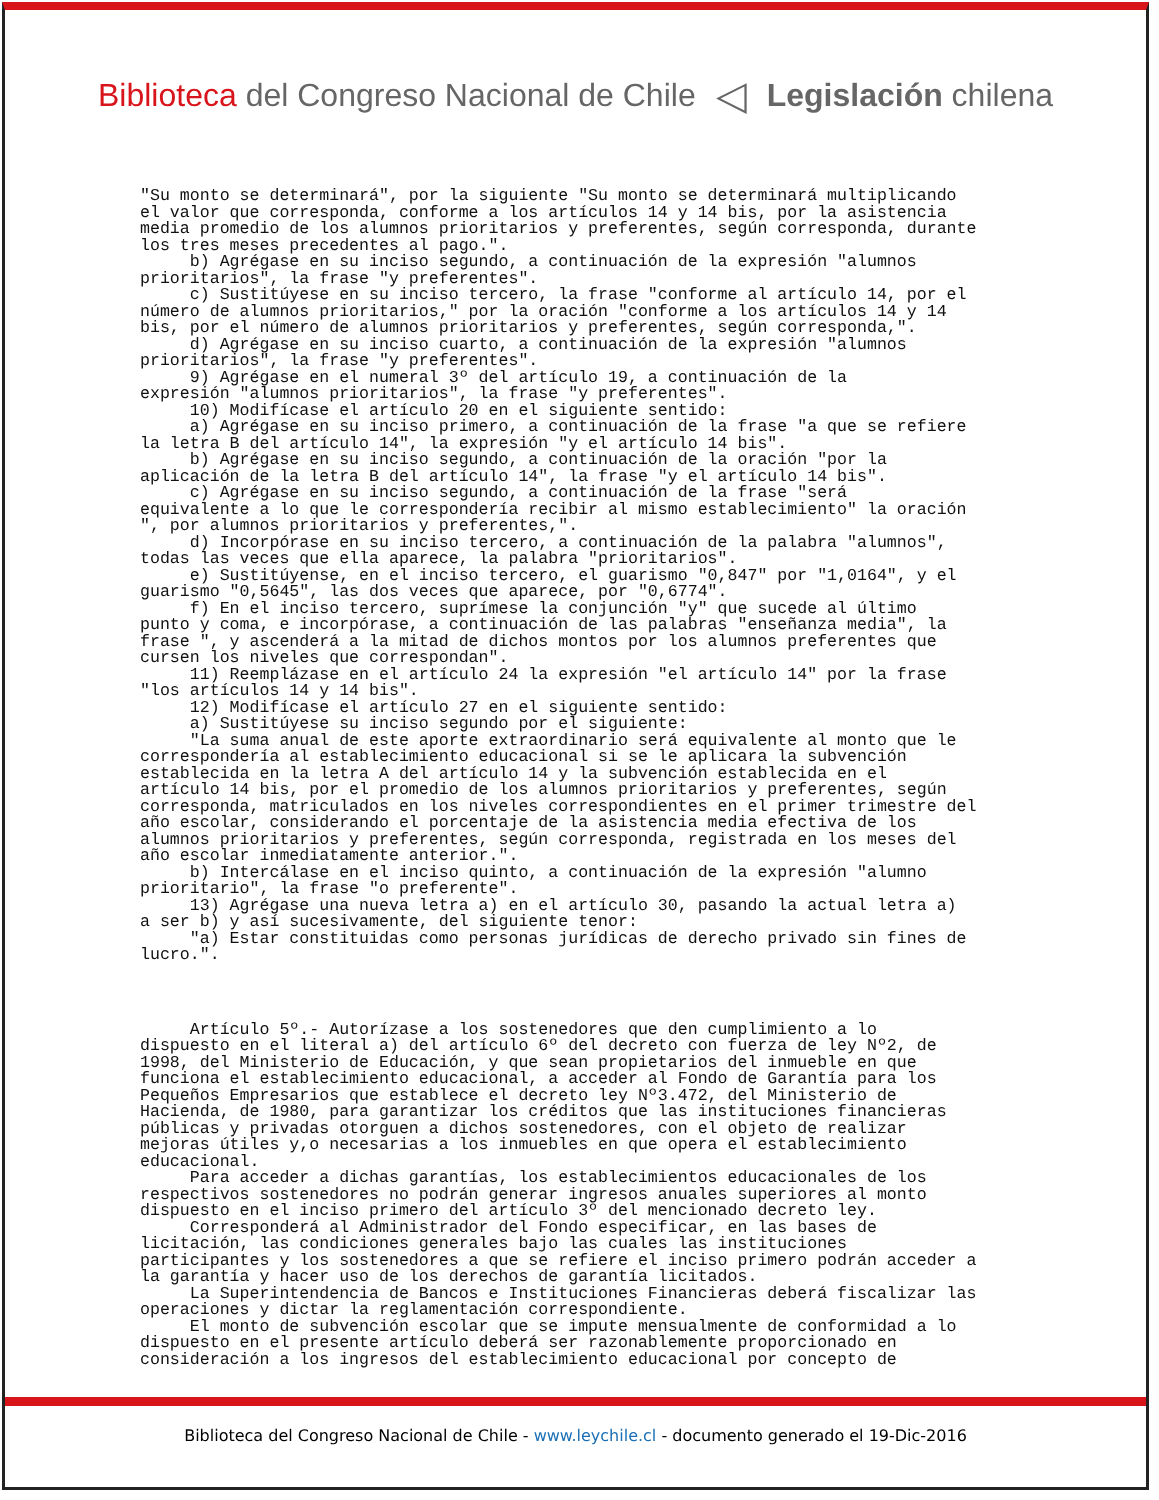Biblioteca del Congreso Nacional de Chile
◁
Legislación chilena
"Su monto se determinará", por la siguiente "Su monto se determinará multiplicando
el valor que corresponda, conforme a los artículos 14 y 14 bis, por la asistencia
media promedio de los alumnos prioritarios y preferentes, según corresponda, durante
los tres meses precedentes al pago.".
     b) Agrégase en su inciso segundo, a continuación de la expresión "alumnos
prioritarios", la frase "y preferentes".
     c) Sustitúyese en su inciso tercero, la frase "conforme al artículo 14, por el
número de alumnos prioritarios," por la oración "conforme a los artículos 14 y 14
bis, por el número de alumnos prioritarios y preferentes, según corresponda,".
     d) Agrégase en su inciso cuarto, a continuación de la expresión "alumnos
prioritarios", la frase "y preferentes".
     9) Agrégase en el numeral 3º del artículo 19, a continuación de la
expresión "alumnos prioritarios", la frase "y preferentes".
     10) Modifícase el artículo 20 en el siguiente sentido:
     a) Agrégase en su inciso primero, a continuación de la frase "a que se refiere
la letra B del artículo 14", la expresión "y el artículo 14 bis".
     b) Agrégase en su inciso segundo, a continuación de la oración "por la
aplicación de la letra B del artículo 14", la frase "y el artículo 14 bis".
     c) Agrégase en su inciso segundo, a continuación de la frase "será
equivalente a lo que le correspondería recibir al mismo establecimiento" la oración
", por alumnos prioritarios y preferentes,".
     d) Incorpórase en su inciso tercero, a continuación de la palabra "alumnos",
todas las veces que ella aparece, la palabra "prioritarios".
     e) Sustitúyense, en el inciso tercero, el guarismo "0,847" por "1,0164", y el
guarismo "0,5645", las dos veces que aparece, por "0,6774".
     f) En el inciso tercero, suprímese la conjunción "y" que sucede al último
punto y coma, e incorpórase, a continuación de las palabras "enseñanza media", la
frase ", y ascenderá a la mitad de dichos montos por los alumnos preferentes que
cursen los niveles que correspondan".
     11) Reemplázase en el artículo 24 la expresión "el artículo 14" por la frase
"los artículos 14 y 14 bis".
     12) Modifícase el artículo 27 en el siguiente sentido:
     a) Sustitúyese su inciso segundo por el siguiente:
     "La suma anual de este aporte extraordinario será equivalente al monto que le
correspondería al establecimiento educacional si se le aplicara la subvención
establecida en la letra A del artículo 14 y la subvención establecida en el
artículo 14 bis, por el promedio de los alumnos prioritarios y preferentes, según
corresponda, matriculados en los niveles correspondientes en el primer trimestre del
año escolar, considerando el porcentaje de la asistencia media efectiva de los
alumnos prioritarios y preferentes, según corresponda, registrada en los meses del
año escolar inmediatamente anterior.".
     b) Intercálase en el inciso quinto, a continuación de la expresión "alumno
prioritario", la frase "o preferente".
     13) Agrégase una nueva letra a) en el artículo 30, pasando la actual letra a)
a ser b) y así sucesivamente, del siguiente tenor:
     "a) Estar constituidas como personas jurídicas de derecho privado sin fines de
lucro.".
     Artículo 5º.- Autorízase a los sostenedores que den cumplimiento a lo
dispuesto en el literal a) del artículo 6º del decreto con fuerza de ley Nº2, de
1998, del Ministerio de Educación, y que sean propietarios del inmueble en que
funciona el establecimiento educacional, a acceder al Fondo de Garantía para los
Pequeños Empresarios que establece el decreto ley Nº3.472, del Ministerio de
Hacienda, de 1980, para garantizar los créditos que las instituciones financieras
públicas y privadas otorguen a dichos sostenedores, con el objeto de realizar
mejoras útiles y,o necesarias a los inmuebles en que opera el establecimiento
educacional.
     Para acceder a dichas garantías, los establecimientos educacionales de los
respectivos sostenedores no podrán generar ingresos anuales superiores al monto
dispuesto en el inciso primero del artículo 3º del mencionado decreto ley.
     Corresponderá al Administrador del Fondo especificar, en las bases de
licitación, las condiciones generales bajo las cuales las instituciones
participantes y los sostenedores a que se refiere el inciso primero podrán acceder a
la garantía y hacer uso de los derechos de garantía licitados.
     La Superintendencia de Bancos e Instituciones Financieras deberá fiscalizar las
operaciones y dictar la reglamentación correspondiente.
     El monto de subvención escolar que se impute mensualmente de conformidad a lo
dispuesto en el presente artículo deberá ser razonablemente proporcionado en
consideración a los ingresos del establecimiento educacional por concepto de
Biblioteca del Congreso Nacional de Chile - www.leychile.cl - documento generado el 19-Dic-2016